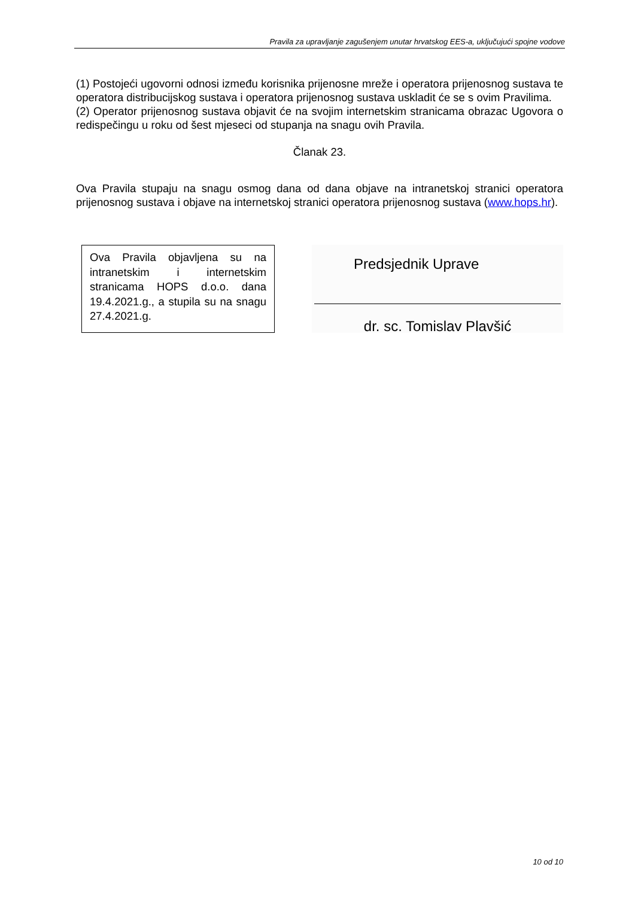Pravila za upravljanje zagušenjem unutar hrvatskog EES-a, uključujući spojne vodove
(1) Postojeći ugovorni odnosi između korisnika prijenosne mreže i operatora prijenosnog sustava te operatora distribucijskog sustava i operatora prijenosnog sustava uskladit će se s ovim Pravilima.
(2) Operator prijenosnog sustava objavit će na svojim internetskim stranicama obrazac Ugovora o redispečingu u roku od šest mjeseci od stupanja na snagu ovih Pravila.
Članak 23.
Ova Pravila stupaju na snagu osmog dana od dana objave na intranetskoj stranici operatora prijenosnog sustava i objave na internetskoj stranici operatora prijenosnog sustava (www.hops.hr).
Ova Pravila objavljena su na intranetskim i internetskim stranicama HOPS d.o.o. dana 19.4.2021.g., a stupila su na snagu 27.4.2021.g.
Predsjednik Uprave
dr. sc. Tomislav Plavšić
10 od 10